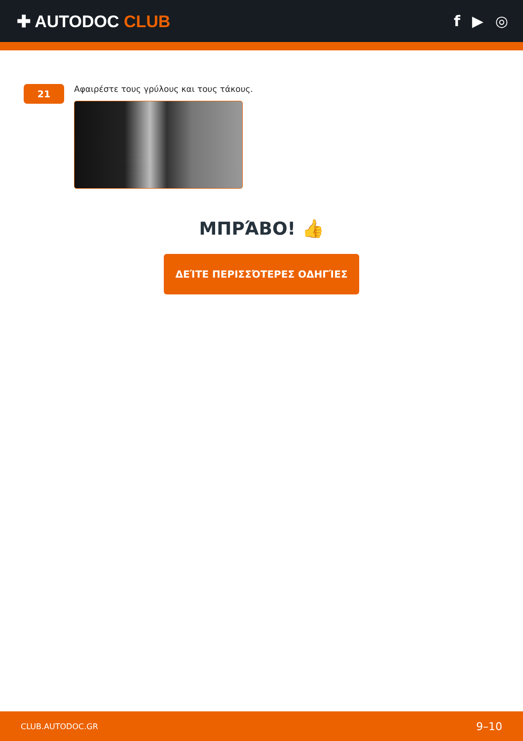✚ AUTODOC CLUB f ▶ ◎
21
Αφαιρέστε τους γρύλους και τους τάκους.
ΜΠΡΆΒΟ! 👍
ΔΕΊΤΕ ΠΕΡΙΣΣΌΤΕΡΕΣ ΟΔΗΓΊΕΣ
CLUB.AUTODOC.GR 9–10